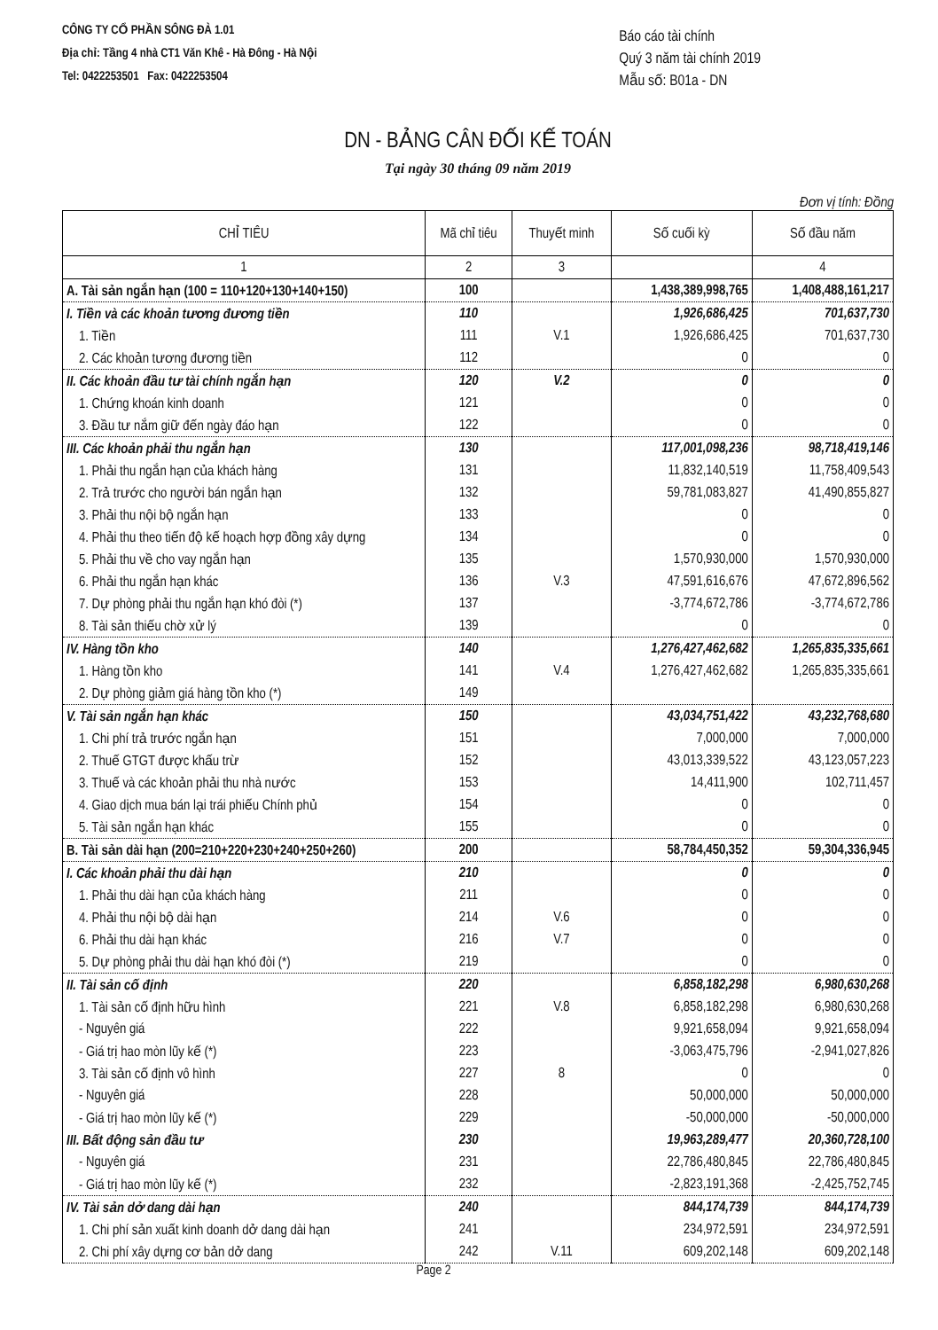CÔNG TY CỔ PHẦN SÔNG ĐÀ 1.01
Địa chỉ: Tầng 4 nhà CT1 Văn Khê - Hà Đông - Hà Nội
Tel: 0422253501 Fax: 0422253504
Báo cáo tài chính
Quý 3 năm tài chính 2019
Mẫu số: B01a - DN
DN - BẢNG CÂN ĐỐI KẾ TOÁN
Tại ngày 30 tháng 09 năm 2019
Đơn vị tính: Đồng
| CHỈ TIÊU | Mã chỉ tiêu | Thuyết minh | Số cuối kỳ | Số đầu năm |
| --- | --- | --- | --- | --- |
| 1 | 2 | 3 | | 4 |
| A. Tài sản ngắn hạn (100 = 110+120+130+140+150) | 100 | | 1,438,389,998,765 | 1,408,488,161,217 |
| I. Tiền và các khoản tương đương tiền | 110 | | 1,926,686,425 | 701,637,730 |
| 1. Tiền | 111 | V.1 | 1,926,686,425 | 701,637,730 |
| 2. Các khoản tương đương tiền | 112 | | 0 | 0 |
| II. Các khoản đầu tư tài chính ngắn hạn | 120 | V.2 | 0 | 0 |
| 1. Chứng khoán kinh doanh | 121 | | 0 | 0 |
| 3. Đầu tư nắm giữ đến ngày đáo hạn | 122 | | 0 | 0 |
| III. Các khoản phải thu ngắn hạn | 130 | | 117,001,098,236 | 98,718,419,146 |
| 1. Phải thu ngắn hạn của khách hàng | 131 | | 11,832,140,519 | 11,758,409,543 |
| 2. Trả trước cho người bán ngắn hạn | 132 | | 59,781,083,827 | 41,490,855,827 |
| 3. Phải thu nội bộ ngắn hạn | 133 | | 0 | 0 |
| 4. Phải thu theo tiến độ kế hoạch hợp đồng xây dựng | 134 | | 0 | 0 |
| 5. Phải thu về cho vay ngắn hạn | 135 | | 1,570,930,000 | 1,570,930,000 |
| 6. Phải thu ngắn hạn khác | 136 | V.3 | 47,591,616,676 | 47,672,896,562 |
| 7. Dự phòng phải thu ngắn hạn khó đòi (*) | 137 | | -3,774,672,786 | -3,774,672,786 |
| 8. Tài sản thiếu chờ xử lý | 139 | | 0 | 0 |
| IV. Hàng tồn kho | 140 | | 1,276,427,462,682 | 1,265,835,335,661 |
| 1. Hàng tồn kho | 141 | V.4 | 1,276,427,462,682 | 1,265,835,335,661 |
| 2. Dự phòng giảm giá hàng tồn kho (*) | 149 | | | |
| V. Tài sản ngắn hạn khác | 150 | | 43,034,751,422 | 43,232,768,680 |
| 1. Chi phí trả trước ngắn hạn | 151 | | 7,000,000 | 7,000,000 |
| 2. Thuế GTGT được khấu trừ | 152 | | 43,013,339,522 | 43,123,057,223 |
| 3. Thuế và các khoản phải thu nhà nước | 153 | | 14,411,900 | 102,711,457 |
| 4. Giao dịch mua bán lại trái phiếu Chính phủ | 154 | | 0 | 0 |
| 5. Tài sản ngắn hạn khác | 155 | | 0 | 0 |
| B. Tài sản dài hạn (200=210+220+230+240+250+260) | 200 | | 58,784,450,352 | 59,304,336,945 |
| I. Các khoản phải thu dài hạn | 210 | | 0 | 0 |
| 1. Phải thu dài hạn của khách hàng | 211 | | 0 | 0 |
| 4. Phải thu nội bộ dài hạn | 214 | V.6 | 0 | 0 |
| 6. Phải thu dài hạn khác | 216 | V.7 | 0 | 0 |
| 5. Dự phòng phải thu dài hạn khó đòi (*) | 219 | | 0 | 0 |
| II. Tài sản cố định | 220 | | 6,858,182,298 | 6,980,630,268 |
| 1. Tài sản cố định hữu hình | 221 | V.8 | 6,858,182,298 | 6,980,630,268 |
| - Nguyên giá | 222 | | 9,921,658,094 | 9,921,658,094 |
| - Giá trị hao mòn lũy kế (*) | 223 | | -3,063,475,796 | -2,941,027,826 |
| 3. Tài sản cố định vô hình | 227 | 8 | 0 | 0 |
| - Nguyên giá | 228 | | 50,000,000 | 50,000,000 |
| - Giá trị hao mòn lũy kế (*) | 229 | | -50,000,000 | -50,000,000 |
| III. Bất động sản đầu tư | 230 | | 19,963,289,477 | 20,360,728,100 |
| - Nguyên giá | 231 | | 22,786,480,845 | 22,786,480,845 |
| - Giá trị hao mòn lũy kế (*) | 232 | | -2,823,191,368 | -2,425,752,745 |
| IV. Tài sản dở dang dài hạn | 240 | | 844,174,739 | 844,174,739 |
| 1. Chi phí sản xuất kinh doanh dở dang dài hạn | 241 | | 234,972,591 | 234,972,591 |
| 2. Chi phí xây dựng cơ bản dở dang | 242 | V.11 | 609,202,148 | 609,202,148 |
Page 2